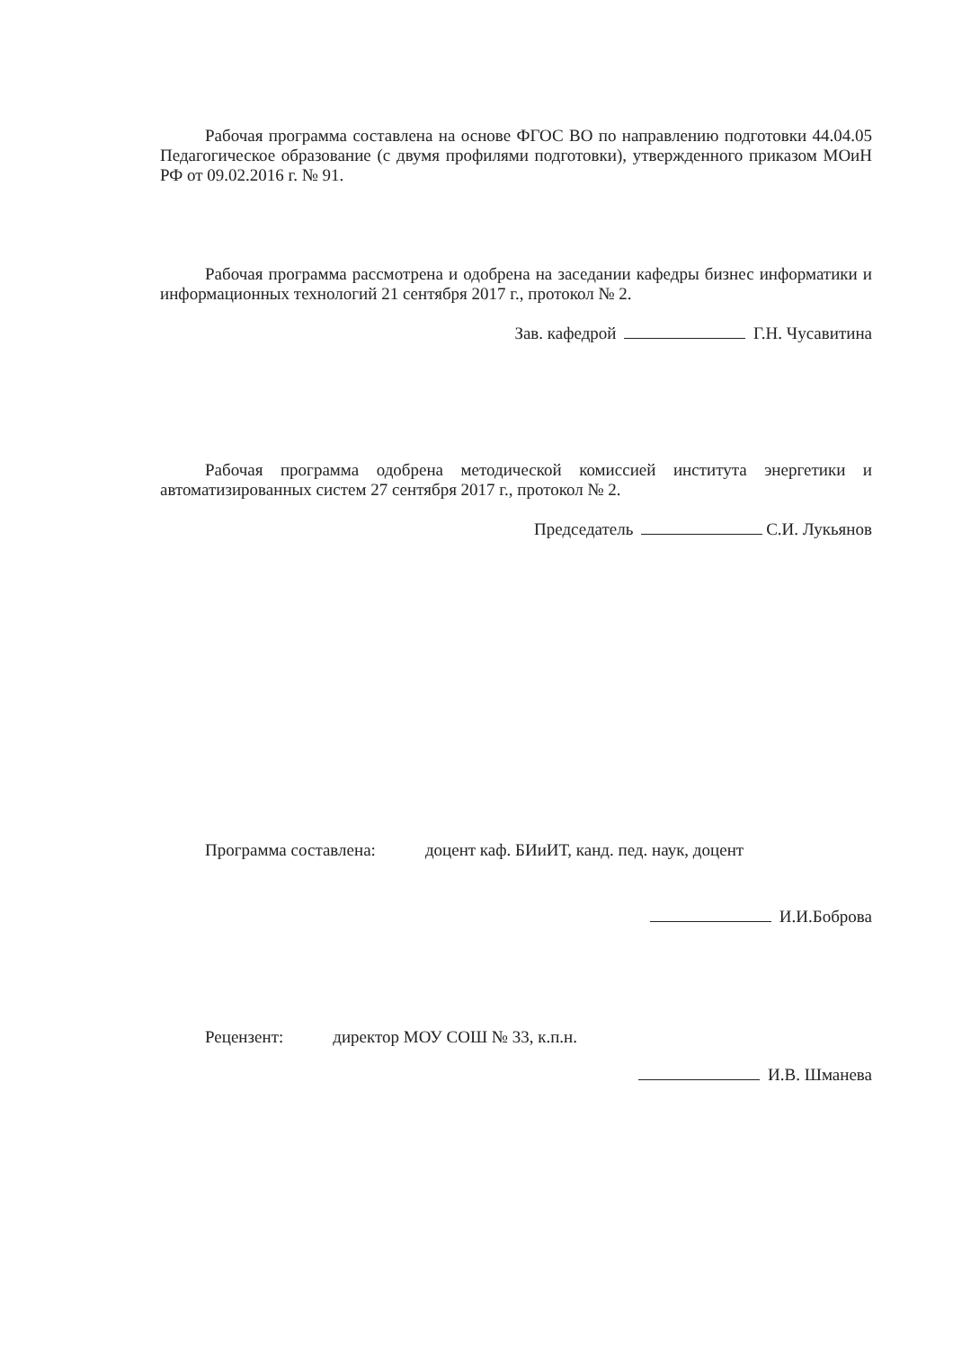Рабочая программа составлена на основе ФГОС ВО по направлению подготовки 44.04.05 Педагогическое образование (с двумя профилями подготовки), утвержденного приказом МОиН РФ от 09.02.2016 г. № 91.
Рабочая программа рассмотрена и одобрена на заседании кафедры бизнес информатики и информационных технологий 21 сентября 2017 г., протокол № 2.
Зав. кафедрой Г.Н. Чусавитина
Рабочая программа одобрена методической комиссией института энергетики и автоматизированных систем 27 сентября 2017 г., протокол № 2.
Председатель С.И. Лукьянов
Программа составлена: доцент каф. БИиИТ, канд. пед. наук, доцент
И.И.Боброва
Рецензент: директор МОУ СОШ № 33, к.п.н.
И.В. Шманева